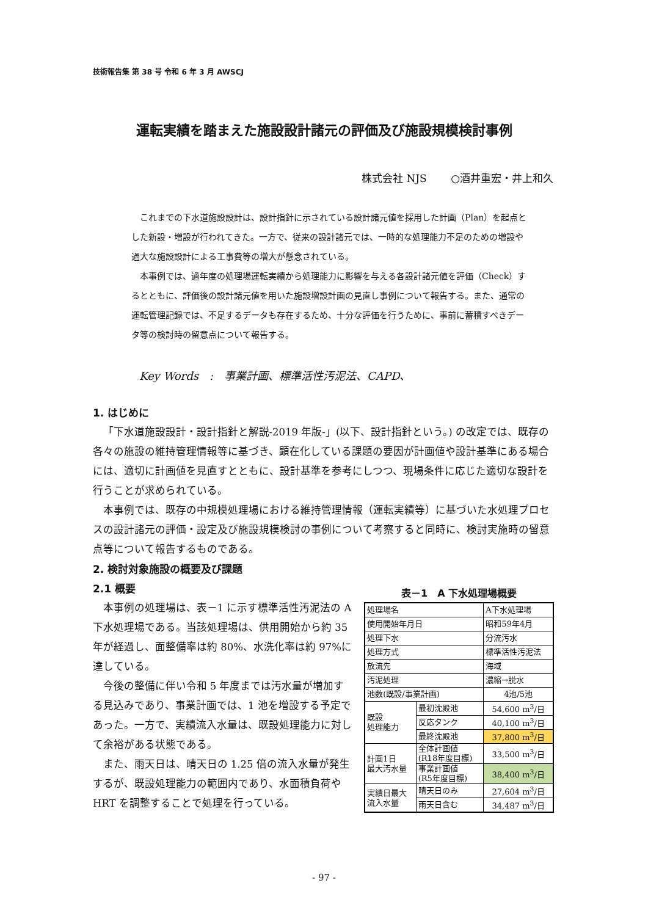技術報告集 第 38 号 令和 6 年 3 月 AWSCJ
運転実績を踏まえた施設設計諸元の評価及び施設規模検討事例
株式会社 NJS　　 ○酒井重宏・井上和久
これまでの下水道施設設計は、設計指針に示されている設計諸元値を採用した計画（Plan）を起点とした新設・増設が行われてきた。一方で、従来の設計諸元では、一時的な処理能力不足のための増設や過大な施設設計による工事費等の増大が懸念されている。
本事例では、過年度の処理場運転実績から処理能力に影響を与える各設計諸元値を評価（Check）するとともに、評価後の設計諸元値を用いた施設増設計画の見直し事例について報告する。また、通常の運転管理記録では、不足するデータも存在するため、十分な評価を行うために、事前に蓄積すべきデータ等の検討時の留意点について報告する。
Key Words　:　事業計画、標準活性汚泥法、CAPD、
1. はじめに
「下水道施設設計・設計指針と解説-2019 年版-」(以下、設計指針という。) の改定では、既存の各々の施設の維持管理情報等に基づき、顕在化している課題の要因が計画値や設計基準にある場合には、適切に計画値を見直すとともに、設計基準を参考にしつつ、現場条件に応じた適切な設計を行うことが求められている。
本事例では、既存の中規模処理場における維持管理情報（運転実績等）に基づいた水処理プロセスの設計諸元の評価・設定及び施設規模検討の事例について考察すると同時に、検討実施時の留意点等について報告するものである。
2. 検討対象施設の概要及び課題
2.1 概要
本事例の処理場は、表－1 に示す標準活性汚泥法の A 下水処理場である。当該処理場は、供用開始から約 35 年が経過し、面整備率は約 80%、水洗化率は約 97%に達している。
今後の整備に伴い令和 5 年度までは汚水量が増加する見込みであり、事業計画では、1 池を増設する予定であった。一方で、実績流入水量は、既設処理能力に対して余裕がある状態である。
また、雨天日は、晴天日の 1.25 倍の流入水量が発生するが、既設処理能力の範囲内であり、水面積負荷や HRT を調整することで処理を行っている。
表－1　A 下水処理場概要
| 処理場名 | | A下水処理場 |
| 使用開始年月日 | | 昭和59年4月 |
| 処理下水 | | 分流汚水 |
| 処理方式 | | 標準活性汚泥法 |
| 放流先 | | 海域 |
| 汚泥処理 | | 濃縮→脱水 |
| 池数(既設/事業計画) | | 4池/5池 |
| 既設 処理能力 | 最初沈殿池 | 54,600 m<sup>3</sup>/日 |
| | 反応タンク | 40,100 m<sup>3</sup>/日 |
| | 最終沈殿池 | 37,800 m<sup>3</sup>/日 |
| 計画1日 最大汚水量 | 全体計画値 (R18年度目標) | 33,500 m<sup>3</sup>/日 |
| | 事業計画値 (R5年度目標) | 38,400 m<sup>3</sup>/日 |
| 実績日最大 流入水量 | 晴天日のみ | 27,604 m<sup>3</sup>/日 |
| | 雨天日含む | 34,487 m<sup>3</sup>/日 |
- 97 -